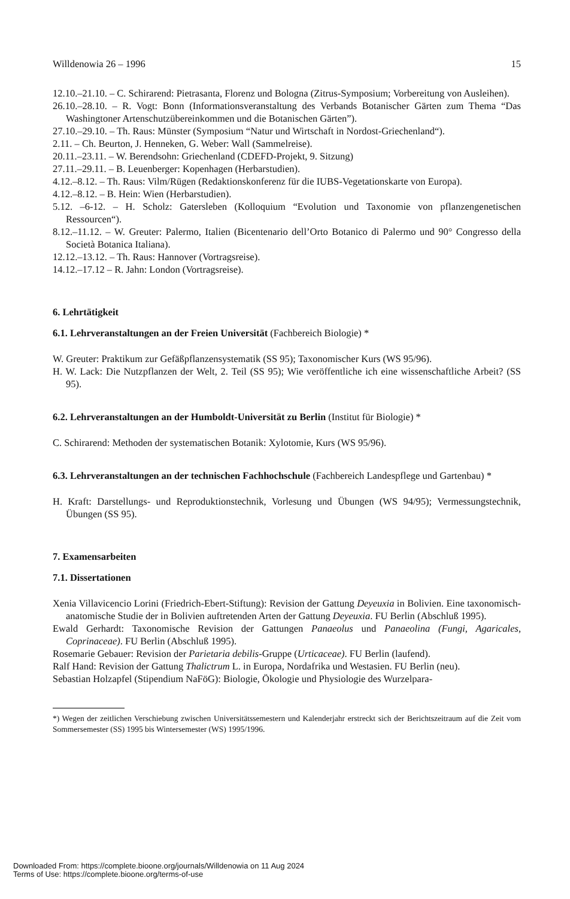Willdenowia 26 – 1996 15
12.10.–21.10. – C. Schirarend: Pietrasanta, Florenz und Bologna (Zitrus-Symposium; Vorbereitung von Ausleihen).
26.10.–28.10. – R. Vogt: Bonn (Informationsveranstaltung des Verbands Botanischer Gärten zum Thema “Das Washingtoner Artenschutzübereinkommen und die Botanischen Gärten”).
27.10.–29.10. – Th. Raus: Münster (Symposium “Natur und Wirtschaft in Nordost-Griechenland“).
2.11. – Ch. Beurton, J. Henneken, G. Weber: Wall (Sammelreise).
20.11.–23.11. – W. Berendsohn: Griechenland (CDEFD-Projekt, 9. Sitzung)
27.11.–29.11. – B. Leuenberger: Kopenhagen (Herbarstudien).
4.12.–8.12. – Th. Raus: Vilm/Rügen (Redaktionskonferenz für die IUBS-Vegetationskarte von Europa).
4.12.–8.12. – B. Hein: Wien (Herbarstudien).
5.12. –6-12. – H. Scholz: Gatersleben (Kolloquium “Evolution und Taxonomie von pflanzengenetischen Ressourcen“).
8.12.–11.12. – W. Greuter: Palermo, Italien (Bicentenario dell’Orto Botanico di Palermo und 90° Congresso della Società Botanica Italiana).
12.12.–13.12. – Th. Raus: Hannover (Vortragsreise).
14.12.–17.12 – R. Jahn: London (Vortragsreise).
6. Lehrtätigkeit
6.1. Lehrveranstaltungen an der Freien Universität (Fachbereich Biologie) *
W. Greuter: Praktikum zur Gefäßpflanzensystematik (SS 95); Taxonomischer Kurs (WS 95/96).
H. W. Lack: Die Nutzpflanzen der Welt, 2. Teil (SS 95); Wie veröffentliche ich eine wissenschaftliche Arbeit? (SS 95).
6.2. Lehrveranstaltungen an der Humboldt-Universität zu Berlin (Institut für Biologie) *
C. Schirarend: Methoden der systematischen Botanik: Xylotomie, Kurs (WS 95/96).
6.3. Lehrveranstaltungen an der technischen Fachhochschule (Fachbereich Landespflege und Gartenbau) *
H. Kraft: Darstellungs- und Reproduktionstechnik, Vorlesung und Übungen (WS 94/95); Vermessungstechnik, Übungen (SS 95).
7. Examensarbeiten
7.1. Dissertationen
Xenia Villavicencio Lorini (Friedrich-Ebert-Stiftung): Revision der Gattung Deyeuxia in Bolivien. Eine taxonomisch-anatomische Studie der in Bolivien auftretenden Arten der Gattung Deyeuxia. FU Berlin (Abschluß 1995).
Ewald Gerhardt: Taxonomische Revision der Gattungen Panaeolus und Panaeolina (Fungi, Agaricales, Coprinaceae). FU Berlin (Abschluß 1995).
Rosemarie Gebauer: Revision der Parietaria debilis-Gruppe (Urticaceae). FU Berlin (laufend).
Ralf Hand: Revision der Gattung Thalictrum L. in Europa, Nordafrika und Westasien. FU Berlin (neu).
Sebastian Holzapfel (Stipendium NaFöG): Biologie, Ökologie und Physiologie des Wurzelpara-
*) Wegen der zeitlichen Verschiebung zwischen Universitätssemestern und Kalenderjahr erstreckt sich der Berichtszeitraum auf die Zeit vom Sommersemester (SS) 1995 bis Wintersemester (WS) 1995/1996.
Downloaded From: https://complete.bioone.org/journals/Willdenowia on 11 Aug 2024
Terms of Use: https://complete.bioone.org/terms-of-use